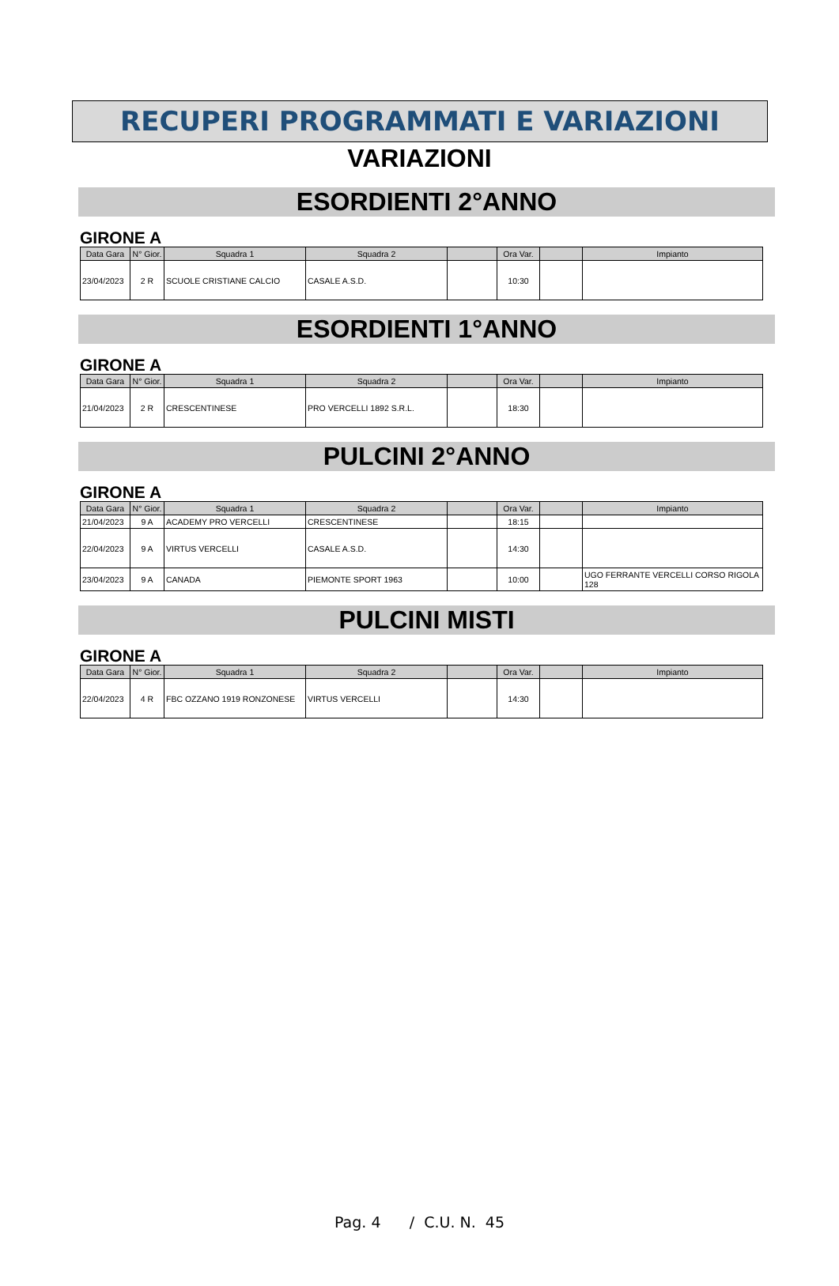RECUPERI PROGRAMMATI E VARIAZIONI
VARIAZIONI
ESORDIENTI 2°ANNO
GIRONE A
| Data Gara | N° Gior. | Squadra 1 | Squadra 2 | | Ora Var. | | Impianto |
| --- | --- | --- | --- | --- | --- | --- | --- |
| 23/04/2023 | 2 R | SCUOLE CRISTIANE CALCIO | CASALE A.S.D. | | 10:30 | | |
ESORDIENTI 1°ANNO
GIRONE A
| Data Gara | N° Gior. | Squadra 1 | Squadra 2 | | Ora Var. | | Impianto |
| --- | --- | --- | --- | --- | --- | --- | --- |
| 21/04/2023 | 2 R | CRESCENTINESE | PRO VERCELLI 1892 S.R.L. | | 18:30 | | |
PULCINI 2°ANNO
GIRONE A
| Data Gara | N° Gior. | Squadra 1 | Squadra 2 | | Ora Var. | | Impianto |
| --- | --- | --- | --- | --- | --- | --- | --- |
| 21/04/2023 | 9 A | ACADEMY PRO VERCELLI | CRESCENTINESE | | 18:15 | | |
| 22/04/2023 | 9 A | VIRTUS VERCELLI | CASALE A.S.D. | | 14:30 | | |
| 23/04/2023 | 9 A | CANADA | PIEMONTE SPORT 1963 | | 10:00 | | UGO FERRANTE VERCELLI CORSO RIGOLA 128 |
PULCINI MISTI
GIRONE A
| Data Gara | N° Gior. | Squadra 1 | Squadra 2 | | Ora Var. | | Impianto |
| --- | --- | --- | --- | --- | --- | --- | --- |
| 22/04/2023 | 4 R | FBC OZZANO 1919 RONZONESE | VIRTUS VERCELLI | | 14:30 | | |
Pag. 4 / C.U. N. 45